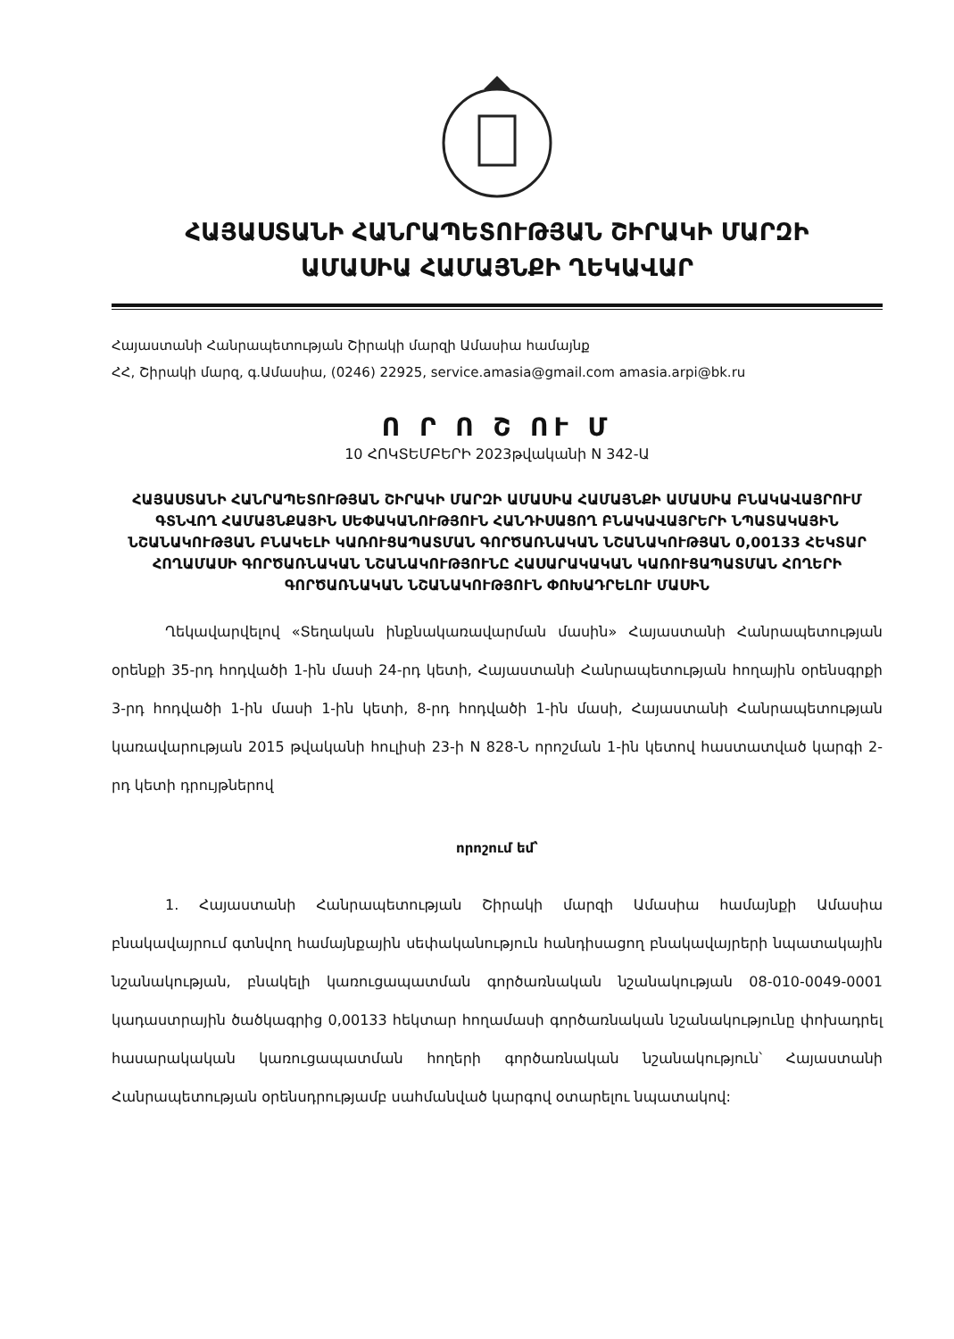ՀԱՅԱՍՏԱՆԻ ՀԱՆՐԱՊԵՏՈՒԹՅԱՆ ՇԻՐԱԿԻ ՄԱՐԶԻ
ԱՄԱՍԻԱ ՀԱՄԱՅՆՔԻ ՂԵԿԱՎԱՐ
Հայաստանի Հանրապետության Շիրակի մարզի Ամասիա համայնք
ՀՀ, Շիրակի մարզ, գ.Ամասիա, (0246) 22925, service.amasia@gmail.com amasia.arpi@bk.ru
Ո Ր Ո Շ ՈՒ Մ
10 ՀՈԿՏԵՄԲԵՐԻ 2023թվականի N 342-Ա
ՀԱՅԱՍՏԱՆԻ ՀԱՆՐԱՊԵՏՈՒԹՅԱՆ ՇԻՐԱԿԻ ՄԱՐԶԻ ԱՄԱՍԻԱ ՀԱՄԱՅՆՔԻ ԱՄԱՍԻԱ ԲՆԱԿԱՎԱՅՐՈՒՄ ԳՏՆՎՈՂ ՀԱՄԱՅՆՔԱՅԻՆ ՍԵՓԱԿԱՆՈՒԹՅՈՒՆ ՀԱՆԴԻՍԱՑՈՂ ԲՆԱԿԱՎԱՅՐԵՐԻ ՆՊԱՏԱԿԱՅԻՆ ՆՇԱՆԱԿՈՒԹՅԱՆ ԲՆԱԿԵԼԻ ԿԱՌՈՒՑԱՊԱՏՄԱՆ ԳՈՐԾԱՌՆԱԿԱՆ ՆՇԱՆԱԿՈՒԹՅԱՆ 0,00133 ՀԵԿՏԱՐ ՀՈՂԱՄԱՍԻ ԳՈՐԾԱՌՆԱԿԱՆ ՆՇԱՆԱԿՈՒԹՅՈՒՆԸ ՀԱՍԱՐԱԿԱԿԱՆ ԿԱՌՈՒՑԱՊԱՏՄԱՆ ՀՈՂԵՐԻ ԳՈՐԾԱՌՆԱԿԱՆ ՆՇԱՆԱԿՈՒԹՅՈՒՆ ՓՈԽԱԴՐԵԼՈՒ ՄԱՍԻՆ
Ղեկավարվելով «Տեղական ինքնակառավարման մասին» Հայաստանի Հանրապետության օրենքի 35-րդ հոդվածի 1-ին մասի 24-րդ կետի, Հայաստանի Հանրապետության հողային օրենսգրքի 3-րդ հոդվածի 1-ին մասի 1-ին կետի, 8-րդ հոդվածի 1-ին մասի, Հայաստանի Հանրապետության կառավարության 2015 թվականի հուլիսի 23-ի N 828-Ն որոշման 1-ին կետով հաստատված կարգի 2-րդ կետի դրույթներով
որոշում եմ՝
1. Հայաստանի Հանրապետության Շիրակի մարզի Ամասիա համայնքի Ամասիա բնակավայրում գտնվող համայնքային սեփականություն հանդիսացող բնակավայրերի նպատակային նշանակության, բնակելի կառուցապատման գործառնական նշանակության 08-010-0049-0001 կադաստրային ծածկագրից 0,00133 հեկտար հողամասի գործառնական նշանակությունը փոխադրել հասարակական կառուցապատման հողերի գործառնական նշանակություն՝ Հայաստանի Հանրապետության օրենսդրությամբ սահմանված կարգով օտարելու նպատակով: